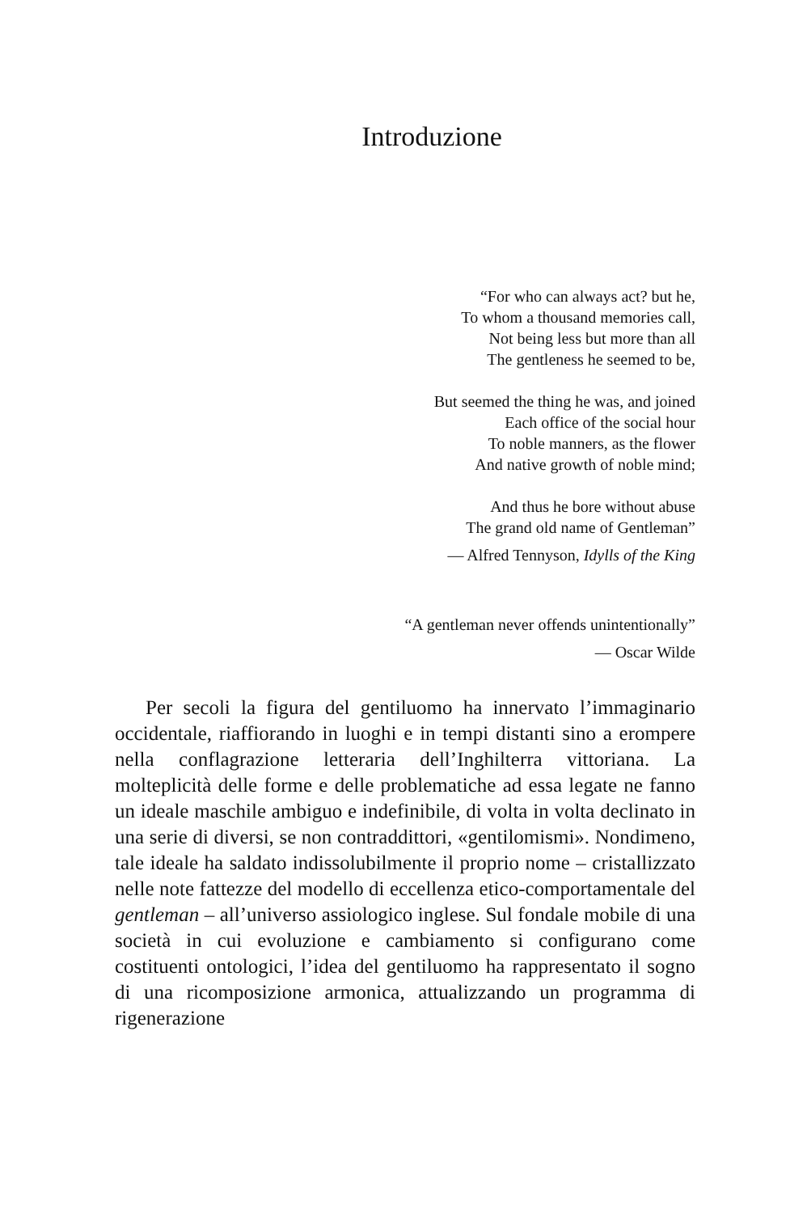Introduzione
“For who can always act? but he,
To whom a thousand memories call,
Not being less but more than all
The gentleness he seemed to be,
But seemed the thing he was, and joined
Each office of the social hour
To noble manners, as the flower
And native growth of noble mind;
And thus he bore without abuse
The grand old name of Gentleman”
— Alfred Tennyson, Idylls of the King
“A gentleman never offends unintentionally”
— Oscar Wilde
Per secoli la figura del gentiluomo ha innervato l’immaginario occidentale, riaffiorando in luoghi e in tempi distanti sino a erompere nella conflagrazione letteraria dell’Inghilterra vittoriana. La molteplicità delle forme e delle problematiche ad essa legate ne fanno un ideale maschile ambiguo e indefinibile, di volta in volta declinato in una serie di diversi, se non contraddittori, «gentilomismi». Nondimeno, tale ideale ha saldato indissolubilmente il proprio nome – cristallizzato nelle note fattezze del modello di eccellenza etico-comportamentale del gentleman – all’universo assiologico inglese. Sul fondale mobile di una società in cui evoluzione e cambiamento si configurano come costituenti ontologici, l’idea del gentiluomo ha rappresentato il sogno di una ricomposizione armonica, attualizzando un programma di rigenerazione